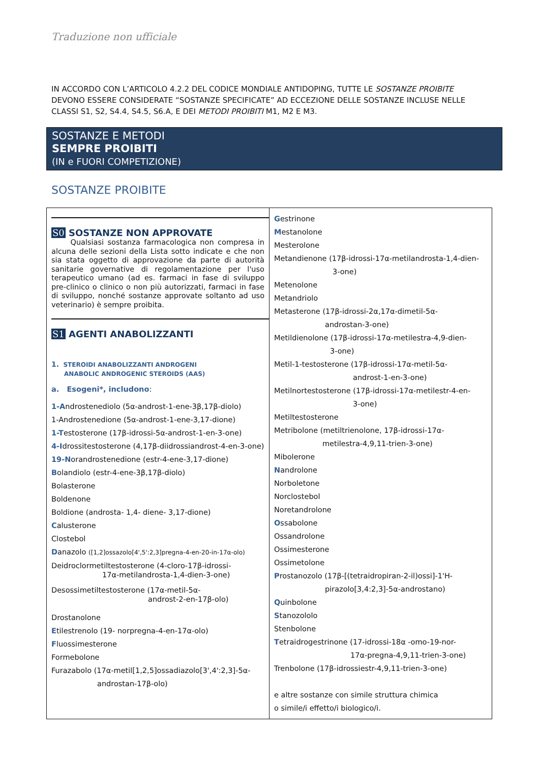Traduzione non ufficiale
IN ACCORDO CON L’ARTICOLO 4.2.2 DEL CODICE MONDIALE ANTIDOPING, TUTTE LE SOSTANZE PROIBITE DEVONO ESSERE CONSIDERATE “SOSTANZE SPECIFICATE” AD ECCEZIONE DELLE SOSTANZE INCLUSE NELLE CLASSI S1, S2, S4.4, S4.5, S6.A, E DEI METODI PROIBITI M1, M2 E M3.
SOSTANZE E METODI
SEMPRE PROIBITI
(IN e FUORI COMPETIZIONE)
SOSTANZE PROIBITE
| S0 SOSTANZE NON APPROVATE Qualsiasi sostanza farmacologica non compresa in alcuna delle sezioni della Lista sotto indicate e che non sia stata oggetto di approvazione da parte di autorità sanitarie governative di regolamentazione per l'uso terapeutico umano (ad es. farmaci in fase di sviluppo pre-clinico o clinico o non più autorizzati, farmaci in fase di sviluppo, nonché sostanze approvate soltanto ad uso veterinario) è sempre proibita. S1 AGENTI ANABOLIZZANTI 1. STEROIDI ANABOLIZZANTI ANDROGENI ANABOLIC ANDROGENIC STEROIDS (AAS) a. Esogeni*, includono : 1-A ndrostenediolo (5α-androst-1-ene-3β,17β-diolo) 1-Androstenedione (5α-androst-1-ene-3,17-dione) 1-T estosterone (17β-idrossi-5α-androst-1-en-3-one) 4-I drossitestosterone (4,17β-diidrossiandrost-4-en-3-one) 19-N orandrostenedione (estr-4-ene-3,17-dione) B olandiolo (estr-4-ene-3β,17β-diolo) Bolasterone Boldenone Boldione (androsta- 1,4- diene- 3,17-dione) C alusterone Clostebol D anazolo ([1,2]ossazolo[4',5':2,3]pregna-4-en-20-in-17α-olo) Deidroclormetiltestosterone (4-cloro-17β-idrossi- 17α-metilandrosta-1,4-dien-3-one) Desossimetiltestosterone (17α-metil-5α- androst-2-en-17β-olo) Drostanolone E tilestrenolo (19- norpregna-4-en-17α-olo) F luossimesterone Formebolone Furazabolo (17α-metil[1,2,5]ossadiazolo[3',4':2,3]-5α- androstan-17β-olo) | G estrinone M estanolone Mesterolone Metandienone (17β-idrossi-17α-metilandrosta-1,4-dien- 3-one) Metenolone Metandriolo Metasterone (17β-idrossi-2α,17α-dimetil-5α- androstan-3-one) Metildienolone (17β-idrossi-17α-metilestra-4,9-dien- 3-one) Metil-1-testosterone (17β-idrossi-17α-metil-5α- androst-1-en-3-one) Metilnortestosterone (17β-idrossi-17α-metilestr-4-en- 3-one) Metiltestosterone Metribolone (metiltrienolone, 17β-idrossi-17α- metilestra-4,9,11-trien-3-one) Mibolerone N androlone Norboletone Norclostebol Noretandrolone O ssabolone Ossandrolone Ossimesterone Ossimetolone P rostanozolo (17β-[(tetraidropiran-2-il)ossi]-1'H- pirazolo[3,4:2,3]-5α-androstano) Q uinbolone S tanozololo Stenbolone T etraidrogestrinone (17-idrossi-18α -omo-19-nor- 17α-pregna-4,9,11-trien-3-one) Trenbolone (17β-idrossiestr-4,9,11-trien-3-one) e altre sostanze con simile struttura chimica o simile/i effetto/i biologico/i. |